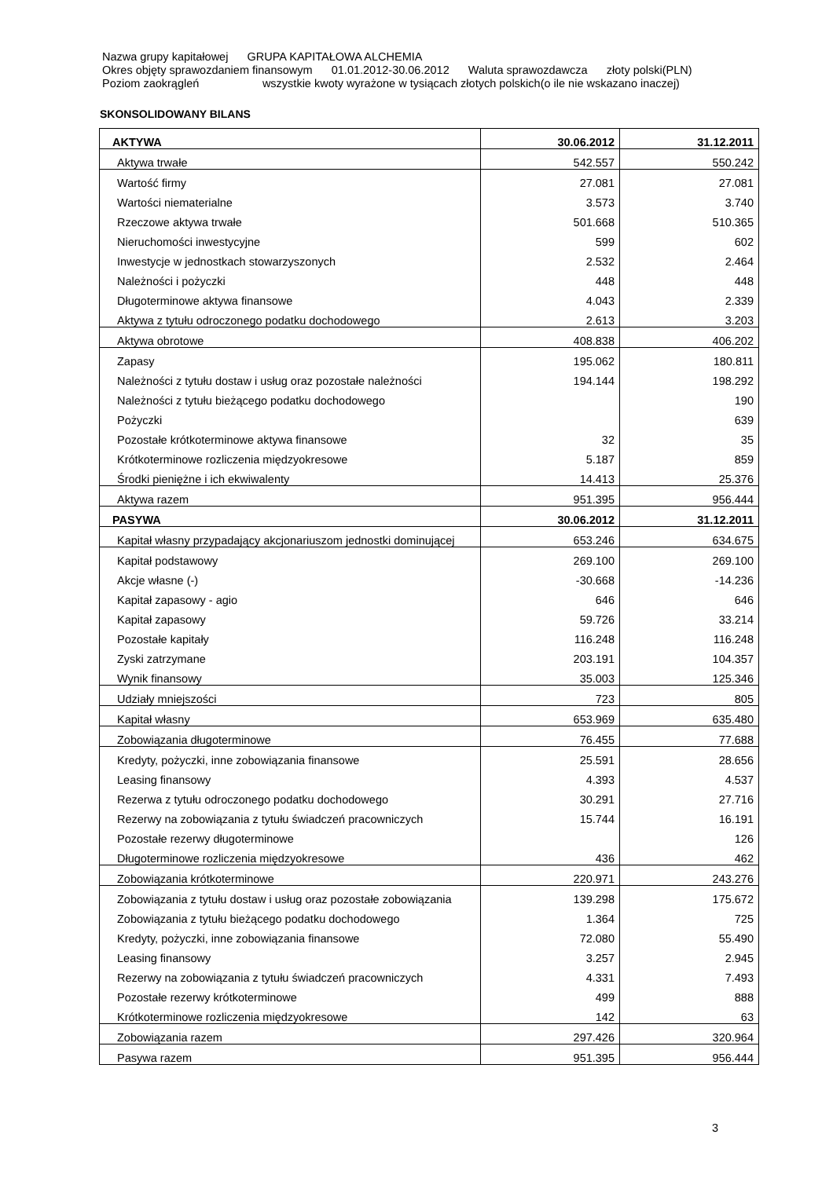Nazwa grupy kapitałowej GRUPA KAPITAŁOWA ALCHEMIA
Okres objęty sprawozdaniem finansowym 01.01.2012-30.06.2012 Waluta sprawozdawcza złoty polski(PLN)
Poziom zaokrągleń wszystkie kwoty wyrażone w tysiącach złotych polskich(o ile nie wskazano inaczej)
SKONSOLIDOWANY BILANS
| AKTYWA | 30.06.2012 | 31.12.2011 |
| --- | --- | --- |
| Aktywa trwałe | 542.557 | 550.242 |
| Wartość firmy | 27.081 | 27.081 |
| Wartości niematerialne | 3.573 | 3.740 |
| Rzeczowe aktywa trwałe | 501.668 | 510.365 |
| Nieruchomości inwestycyjne | 599 | 602 |
| Inwestycje w jednostkach stowarzyszonych | 2.532 | 2.464 |
| Należności i pożyczki | 448 | 448 |
| Długoterminowe aktywa finansowe | 4.043 | 2.339 |
| Aktywa z tytułu odroczonego podatku dochodowego | 2.613 | 3.203 |
| Aktywa obrotowe | 408.838 | 406.202 |
| Zapasy | 195.062 | 180.811 |
| Należności z tytułu dostaw i usług oraz pozostałe należności | 194.144 | 198.292 |
| Należności z tytułu bieżącego podatku dochodowego | | 190 |
| Pożyczki | | 639 |
| Pozostałe krótkoterminowe aktywa finansowe | 32 | 35 |
| Krótkoterminowe rozliczenia międzyokresowe | 5.187 | 859 |
| Środki pieniężne i ich ekwiwalenty | 14.413 | 25.376 |
| Aktywa razem | 951.395 | 956.444 |
| PASYWA | 30.06.2012 | 31.12.2011 |
| Kapitał własny przypadający akcjonariuszom jednostki dominującej | 653.246 | 634.675 |
| Kapitał podstawowy | 269.100 | 269.100 |
| Akcje własne (-) | -30.668 | -14.236 |
| Kapitał zapasowy - agio | 646 | 646 |
| Kapitał zapasowy | 59.726 | 33.214 |
| Pozostałe kapitały | 116.248 | 116.248 |
| Zyski zatrzymane | 203.191 | 104.357 |
| Wynik finansowy | 35.003 | 125.346 |
| Udziały mniejszości | 723 | 805 |
| Kapitał własny | 653.969 | 635.480 |
| Zobowiązania długoterminowe | 76.455 | 77.688 |
| Kredyty, pożyczki, inne zobowiązania finansowe | 25.591 | 28.656 |
| Leasing finansowy | 4.393 | 4.537 |
| Rezerwa z tytułu odroczonego podatku dochodowego | 30.291 | 27.716 |
| Rezerwy na zobowiązania z tytułu świadczeń pracowniczych | 15.744 | 16.191 |
| Pozostałe rezerwy długoterminowe | | 126 |
| Długoterminowe rozliczenia międzyokresowe | 436 | 462 |
| Zobowiązania krótkoterminowe | 220.971 | 243.276 |
| Zobowiązania z tytułu dostaw i usług oraz pozostałe zobowiązania | 139.298 | 175.672 |
| Zobowiązania z tytułu bieżącego podatku dochodowego | 1.364 | 725 |
| Kredyty, pożyczki, inne zobowiązania finansowe | 72.080 | 55.490 |
| Leasing finansowy | 3.257 | 2.945 |
| Rezerwy na zobowiązania z tytułu świadczeń pracowniczych | 4.331 | 7.493 |
| Pozostałe rezerwy krótkoterminowe | 499 | 888 |
| Krótkoterminowe rozliczenia międzyokresowe | 142 | 63 |
| Zobowiązania razem | 297.426 | 320.964 |
| Pasywa razem | 951.395 | 956.444 |
3